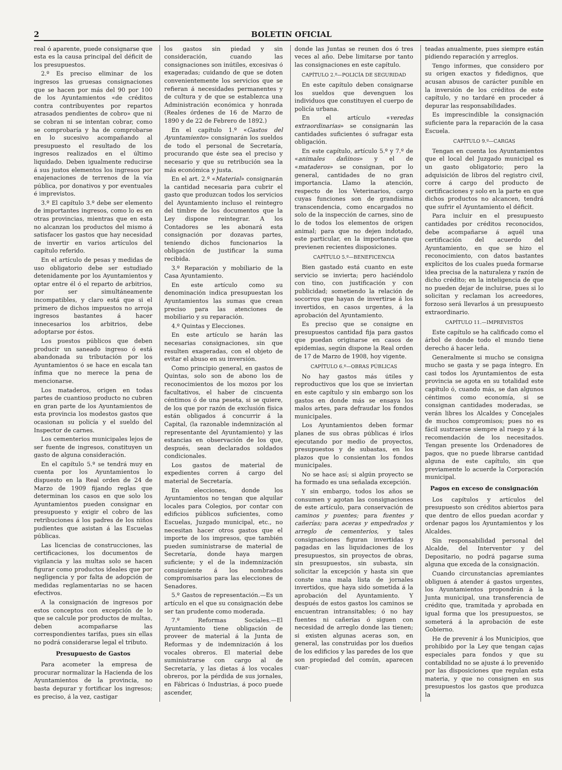2 BOLETIN OFICIAL
real ó aparente, puede consignarse que esta es la causa principal del déficit de los presupuestos.
2.º Es preciso eliminar de los ingresos las gruesas consignaciones que se hacen por más del 90 por 100 de los Ayuntamientos «de créditos contra contribuyentes por repartos atrasados pendientes de cobro» que ni se cobran ni se intentan cobrar, como se comprobaría y ha de comprobarse en lo sucesivo acompañando al presupuesto el resultado de los ingresos realizados en el último liquidado. Deben igualmente reducirse á sus justos elementos los ingresos por enajenaciones de terrenos de la vía pública, por donativos y por eventuales é imprevistos.
3.º El capítulo 3.º debe ser elemento de importantes ingresos, como lo es en otras provincias, mientras que en esta no alcanzan los productos del mismo á satisfacer los gastos que hay necesidad de invertir en varios artículos del capítulo referido.
En el artículo de pesas y medidas de uso obligatorio debe ser estudiado detenidamente por los Ayuntamientos y optar entre él ó el reparto de arbitrios, por ser simultáneamente incompatibles, y claro está que si el primero de dichos impuestos no arroja ingresos bastantes á hacer innecesarios los arbitrios, debe adoptarse por éstos.
Los puestos públicos que deben producir un saneado ingreso ó está abandonada su tributación por los Ayuntamientos ó se hace en escala tan ínfima que no merece la pena de mencionarse.
Los mataderos, origen en todas partes de cuantioso producto no cubren en gran parte de los Ayuntamientos de esta provincia los modestos gastos que ocasionan su policía y el sueldo del Inspector de carnes.
Los cementerios municipales lejos de ser fuente de ingresos, constituyen un gasto de alguna consideración.
En el capítulo 5.º se tendrá muy en cuenta por los Ayuntamientos lo dispuesto en la Real orden de 24 de Marzo de 1909 fijando reglas que determinan los casos en que solo los Ayuntamientos pueden consignar en presupuesto y exigir el cobro de las retribuciones á los padres de los niños pudientes que asistan á las Escuelas públicas.
Las licencias de construcciones, las certificaciones, los documentos de vigilancia y las multas solo se hacen figurar como productos ideales que por negligencia y por falta de adopción de medidas reglamentarias no se hacen efectivos.
A la consignación de ingresos por estos conceptos con excepción de lo que se calcule por productos de multas, deben acompañarse las correspondientes tarifas, pues sin ellas no podrá considerarse legal el tributo.
Presupuesto de Gastos
Para acometer la empresa de procurar normalizar la Hacienda de los Ayuntamientos de la provincia, no basta depurar y fortificar los ingresos; es preciso, á la vez, castigar
los gastos sin piedad y sin consideración, cuando las consignaciones son inútiles, excesivas ó exageradas; cuidando de que se doten convenientemente los servicios que se refieran á necesidades permanentes y de cultura y de que se establezca una Administración económica y honrada (Reales órdenes de 16 de Marzo de 1890 y de 22 de Febrero de 1892.)
En el capítulo 1.º «Gastos del Ayuntamiento» consignarán los sueldos de todo el personal de Secretaría, procurando que éste sea el preciso y necesario y que su retribución sea la más económica y justa.
En el art. 2.º «Material» consignarán la cantidad necesaria para cubrir el gasto que produzcan todos los servicios del Ayuntamiento incluso el reintegro del timbre de los documentos que la Ley dispone reintegrar. A los Contadores se les abonará esta consignación por dozavas partes, teniendo dichos funcionarios la obligación de justificar la suma recibida.
3.º Reparación y mobiliario de la Casa Ayuntamiento.
En este artículo como su denominación indica presupuestan los Ayuntamientos las sumas que crean preciso para las atenciones de mobiliario y su reparación.
4.º Quintas y Elecciones.
En este artículo se harán las necesarias consignaciones, sin que resulten exageradas, con el objeto de evitar el abuso en su inversión.
Como principio general, en gastos de Quintas, solo son de abono los de reconocimientos de los mozos por los facultativos, el haber de cincuenta céntimos ó de una peseta, si se quiere, de los que por razón de exclusión física están obligados á concurrir á la Capital, (la razonable indemnización al representante del Ayuntamiento) y las estancias en observación de los que, después, sean declarados soldados condicionales.
Los gastos de material de expedientes corren á cargo del material de Secretaría.
En elecciones, donde los Ayuntamientos no tengan que alquilar locales para Colegios, por contar con edificios públicos suficientes, como Escuelas, Juzgado municipal, etc., no necesitan hacer otros gastos que el importe de los impresos, que también pueden suministrarse de material de Secretaría, donde haya margen suficiente; y el de la indemnización consiguiente á los nombrados compromisarios para las elecciones de Senadores.
5.º Gastos de representación.—Es un artículo en el que su consignación debe ser tan prudente como moderada.
7.º Reformas Sociales.—El Ayuntamiento tiene obligación de proveer de material á la Junta de Reformas y de indemnización á los vocales obreros. El material debe suministrarse con cargo al de Secretaría, y las dietas á los vocales obreros, por la pérdida de sus jornales, en Fábricas ó Industrias, á poco puede ascender,
donde las Juntas se reunen dos ó tres veces al año. Debe limitarse por tanto las consignaciones en este capítulo.
CAPÍTULO 2.º—POLICÍA DE SEGURIDAD
En este capítulo deben consignarse los sueldos que devenguen los individuos que constituyen el cuerpo de policía urbana.
En el artículo «veredas extraordinarias» se consignarán las cantidades suficientes ó sufragar esta obligación.
En este capítulo, artículo 5.º y 7.º de «animales dañinos» y el de «mataderos» se consignan, por lo general, cantidades de no gran importancia. Llamo la atención, respecto de los Veterinarios, cargo cuyas funciones son de grandísima transcendencia, como encargados no solo de la inspección de carnes, sino de lo de todos los elementos de origen animal; para que no dejen indotado, este particular, en la importancia que previenen recientes disposiciones.
CAPÍTULO 5.º—BENEFICENCIA
Bien gastado está cuanto en este servicio se invierta; pero haciéndolo con tino, con justificación y con publicidad; sometiendo la relación de socorros que hayan de invertirse á los invertidos, en casos urgentes, á la aprobación del Ayuntamiento.
Es preciso que se consigne en presupuestos cantidad fija para gastos que puedan originarse en casos de epidemias, según dispone la Real orden de 17 de Marzo de 1908, hoy vigente.
CAPÍTULO 6.º—OBRAS PÚBLICAS
No hay gastos más útiles y reproductivos que los que se inviertan en este capítulo y sin embargo son los gastos en donde más se ensaya los malos artes, para defraudar los fondos municipales.
Los Ayuntamientos deben formar planes de sus obras públicas é irlos ejecutando por medio de proyectos, presupuestos y de subastas, en los plazos que lo consientan los fondos municipales.
No se hace así; si algún proyecto se ha formado es una señalada excepción.
Y sin embargo, todos los años se consumen y agotan las consignaciones de este artículo, para conservación de caminos y puentes; para fuentes y cañerías; para aceras y empedrados y arreglo de cementerios, y tales consignaciones figuran invertidas y pagadas en las liquidaciones de los presupuestos, sin proyectos de obras, sin presupuestos, sin subasta, sin solicitar la excepción y hasta sin que conste una mala lista de jornales invertidos, que haya sido sometida á la aprobación del Ayuntamiento. Y después de estos gastos los caminos se encuentran intransitables; ó no hay fuentes ni cañerías ó siguen con necesidad de arreglo donde las tienen; si existen algunas aceras son, en general, las construidas por los dueños de los edificios y las paredes de los que son propiedad del común, aparecen cuar-
teadas anualmente, pues siempre están pidiendo reparación y arreglos.
Tengo informes, que considero por su origen exactos y fidedignos, que acusan abusos de carácter punible en la inversión de los créditos de este capítulo, y no tardaré en proceder á depurar las responsabilidades.
Es imprescindible la consignación suficiente para la reparación de la casa Escuela.
CAPÍTULO 9.º—CARGAS
Tengan en cuenta los Ayuntamientos que el local del Juzgado municipal es un gasto obligatorio; pero la adquisición de libros del registro civil, corre á cargo del producto de certificaciones y solo en la parte en que dichos productos no alcancen, tendrá que sufrir el Ayuntamiento el déficit.
Para incluir en el presupuesto cantidades por créditos reconocidos, debe acompañarse á aquél una certificación del acuerdo del Ayuntamiento, en que se hizo el reconocimiento, con datos bastantes explícitos de los cuales pueda formarse idea precisa de la naturaleza y razón de dicho crédito; en la inteligencia de que no pueden dejar de incluirse, pues si lo solicitan y reclaman los acreedores, forzoso será llevarlos á un presupuesto extraordinario.
CAPÍTULO 11.—IMPREVISTOS
Este capítulo se ha calificado como el árbol de donde todo el mundo tiene derecho á hacer leña.
Generalmente si mucho se consigna mucho se gasta y se paga íntegro. En casi todos los Ayuntamientos de esta provincia se agota en su totalidad este capítulo ó, cuando más, se dan algunos céntimos como economía, si se consignan cantidades moderadas, se verán libres los Alcaldes y Concejales de muchos compromisos; pues no es fácil sustraerse siempre al ruego y á la recomendación de los necesitados. Tengan presente los Ordenadores de pagos, que no puede librarse cantidad alguna de este capítulo, sin que previamente lo acuerde la Corporación municipal.
Pagos en exceso de consignación
Los capítulos y artículos del presupuesto son créditos abiertos para que dentro de ellos puedan acordar y ordenar pagos los Ayuntamientos y los Alcaldes.
Sin responsabilidad personal del Alcalde, del Interventor y del Depositario, no podrá pagarse suma alguna que exceda de la consignación.
Cuando circunstancias apremiantes obliguen á atender á gastos urgentes, los Ayuntamientos propondrán á la Junta municipal, una transferencia de crédito que, tramitada y aprobada en igual forma que los presupuestos, se someterá á la aprobación de este Gobierno.
He de prevenir á los Municipios, que prohibido por la Ley que tengan cajas especiales para fondos y que su contabilidad no se ajuste á lo prevenido por las disposiciones que regulan esta materia, y que no consignen en sus presupuestos los gastos que produzca la